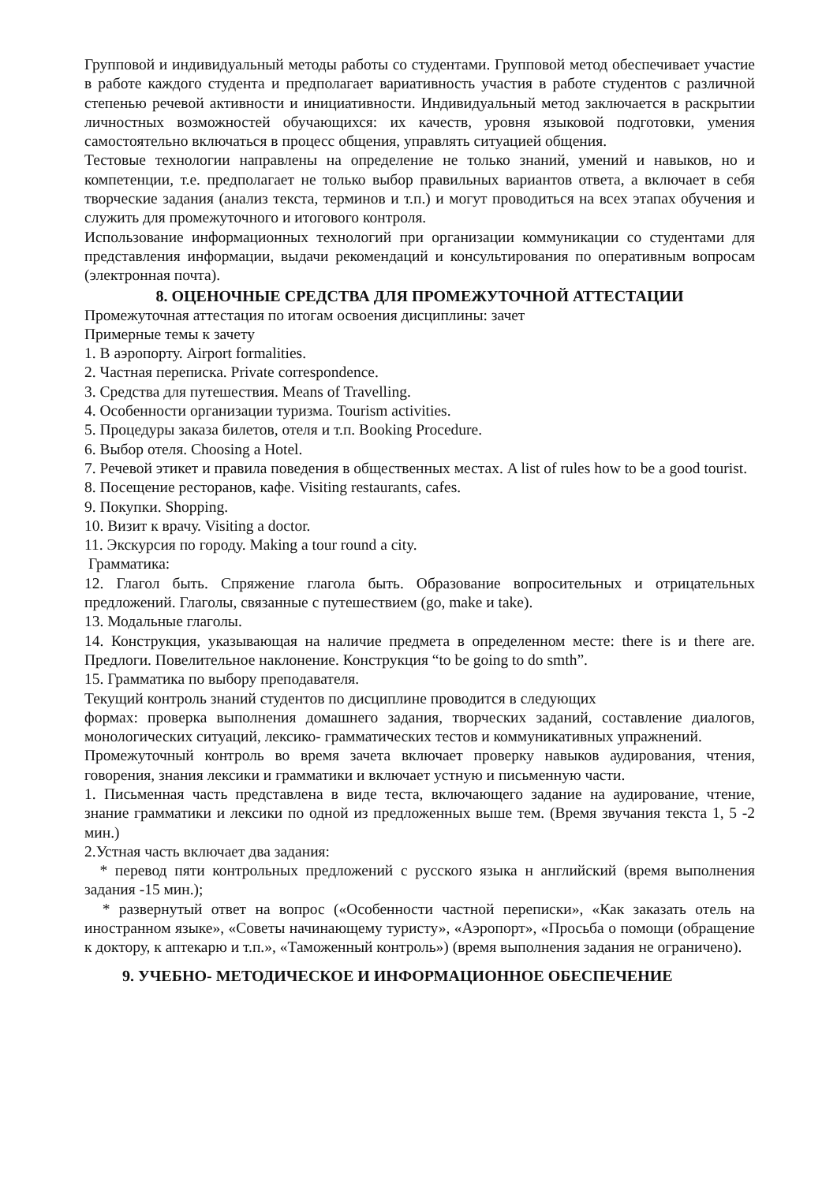Групповой и индивидуальный методы работы со студентами. Групповой метод обеспечивает участие в работе каждого студента и предполагает вариативность участия в работе студентов с различной степенью речевой активности и инициативности. Индивидуальный метод заключается в раскрытии личностных возможностей обучающихся: их качеств, уровня языковой подготовки, умения самостоятельно включаться в процесс общения, управлять ситуацией общения.
Тестовые технологии направлены на определение не только знаний, умений и навыков, но и компетенции, т.е. предполагает не только выбор правильных вариантов ответа, а включает в себя творческие задания (анализ текста, терминов и т.п.) и могут проводиться на всех этапах обучения и служить для промежуточного и итогового контроля.
Использование информационных технологий при организации коммуникации со студентами для представления информации, выдачи рекомендаций и консультирования по оперативным вопросам (электронная почта).
8. ОЦЕНОЧНЫЕ СРЕДСТВА ДЛЯ ПРОМЕЖУТОЧНОЙ АТТЕСТАЦИИ
Промежуточная аттестация по итогам освоения дисциплины: зачет
Примерные темы к зачету
1. В аэропорту. Airport formalities.
2. Частная переписка. Private correspondence.
3. Средства для путешествия. Means of Travelling.
4. Особенности организации туризма. Tourism activities.
5. Процедуры заказа билетов, отеля и т.п. Booking Procedure.
6. Выбор отеля. Choosing a Hotel.
7. Речевой этикет и правила поведения в общественных местах. A list of rules how to be a good tourist.
8. Посещение ресторанов, кафе. Visiting restaurants, cafes.
9. Покупки. Shopping.
10. Визит к врачу. Visiting a doctor.
11. Экскурсия по городу. Making a tour round a city.
Грамматика:
12. Глагол быть. Спряжение глагола быть. Образование вопросительных и отрицательных предложений. Глаголы, связанные с путешествием (go, make и take).
13. Модальные глаголы.
14. Конструкция, указывающая на наличие предмета в определенном месте: there is и there are. Предлоги. Повелительное наклонение. Конструкция “to be going to do smth”.
15. Грамматика по выбору преподавателя.
Текущий контроль знаний студентов по дисциплине проводится в следующих
формах: проверка выполнения домашнего задания, творческих заданий, составление диалогов, монологических ситуаций, лексико- грамматических тестов и коммуникативных упражнений.
Промежуточный контроль во время зачета включает проверку навыков аудирования, чтения, говорения, знания лексики и грамматики и включает устную и письменную части.
1. Письменная часть представлена в виде теста, включающего задание на аудирование, чтение, знание грамматики и лексики по одной из предложенных выше тем. (Время звучания текста 1, 5 -2 мин.)
2.Устная часть включает два задания:
* перевод пяти контрольных предложений с русского языка н английский (время выполнения задания -15 мин.);
* развернутый ответ на вопрос («Особенности частной переписки», «Как заказать отель на иностранном языке», «Советы начинающему туристу», «Аэропорт», «Просьба о помощи (обращение к доктору, к аптекарю и т.п.», «Таможенный контроль») (время выполнения задания не ограничено).
9. УЧЕБНО- МЕТОДИЧЕСКОЕ И ИНФОРМАЦИОННОЕ ОБЕСПЕЧЕНИЕ